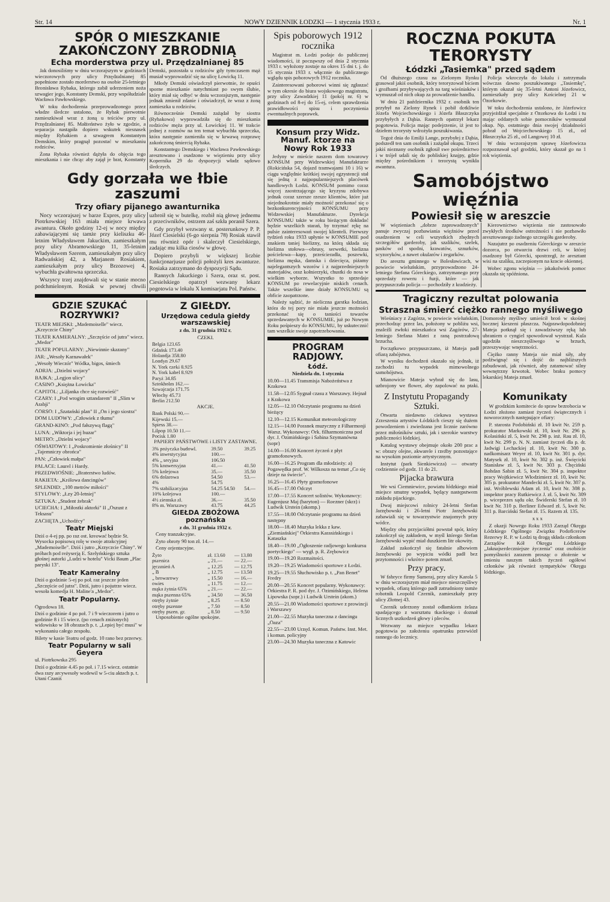Str. 14 NOWY DZIENNIK ŁODZKI — 1 stycznia 1933 r. Nr. 1
SPÓR O MIESZKANIE ZAKOŃCZONY ZBRODNIĄ
Echa morderstwa przy ul. Przędzalnianej 85
Jak donosiliśmy w dniu wczorajszym w godzinach wieczorowych przy ulicy Przędzalnianej 85 popełnione zostało morderstwo na osobie 25-letniego Bronisława Rybaka, którego zabił uderzeniem noża szwagier jego, Konstanty Demski, przy współudziale Wacława Pawłowskiego.
W toku dochodzenia przeprowadzonego przez władze śledcze ustalono, że Rybak pierwotnie zamieszkiwał wraz z żoną u teściów przy ul. Przędzalnianej 85. Małżeństwo żyło w zgodzie, a separacja nastąpiła dopiero wskutek niesnasek między Rybakiem a szwagrem Konstantym Demskim, który pragnął pozostać w mieszkaniu rodziców.
Żona Rybaka również dążyła do objęcia tego mieszkania i nie chcąc aby zajął je brat, Konstanty Demski, pozostała u rodziców gdy tymczasem mąż musiał wyprowadzić się na ulicę Łowicką 11.
Młody Demski oświadczył pierwotnie, że opuści sporne mieszkanie natychmiast po swym ślubie, który miał się odbyć w dniu wczorajszym, następnie jednak zmienił zdanie i oświadczył, że wraz z żoną zamieszka u rodziców.
Równocześnie Demski zażądał by siostra (Rybakowa) wyprowadziła się do mieszkania rodziców męża przy ul. Łowickiej 11. W trakcie jednej z rozmów na ten temat wybuchła sprzeczka, która następnie zamieniła się w krwawą rozprawę zakończoną śmiercią Rybaka.
Konstantego Demskiego i Wacława Pawłowskiego aresztowano i osadzono w więzieniu przy ulicy Kopernika 29 do dyspozycji władz sądowo śledczych.
Gdy gorzała we łbie zaszumi
Trzy ofiary pijanego awanturnika
Nocy wczorajszej w barze Expres, przy ulicy Piotrkowskiej 163 miała miejsce krwawa awantura. Około godziny 12-ej w nocy między zabawiającymi się tamże przy kieliszku 46-letnim Władysławem Jakuckim, zamieszkałym przy ulicy Abramowskiego 11, 35-letnim Władysławem Szerem, zamieszkałym przy ulicy Radwańskiej 42, a Marjanem Rosiakiem, zamieszkałym przy ulicy Brzozowej 4, wybuchła gwałtowna sprzeczka.
Wszyscy trzej znajdowali się w stanie mocno podchmielonym. Rosiak w pewnej chwili uzbroił się w butelkę, rozbił nią głowę jednemu z przeciwników, ostrzem zaś szkła poranił Szera.
Gdy przybył wezwany st. posterunkowy P. P. Józef Ciesielski (6-go sierpnia 78) Rosiak stawił mu również opór i skaleczył Ciesielskiego, zadając mu kilka ciosów w głowę.
Dopiero przybyli w większej liczbie funkcjonarjusze policji położyli kres awanturze. Rosiaka zatrzymano do dyspozycji Sądu.
Rannych Jakuckiego i Szera, oraz st. post. Ciesielskiego opatrzył wezwany lekarz pogotowia w lokalu X komisarjatu Pol. Państw.
GDZIE SZUKAĆ ROZRYWKI?
TEATR MIEJSKI: „Mademoiselle" wiecz. „Krzyczcie Chiny"
TEATR KAMERALNY: „Szczęście od jutra" wiecz. „Medor"
TEATR POPULARNY: „Niewinnie skazany"
JAR: „Wesoły Karnawałek"
„Wesoły Wieczór" Wódka, bigos, śmiech
ADRJA: „Dzielni wojacy"
BAJKA: „Legjon ulicy"
CASINO „Księżna Łowicka"
CAPITOL: „Liljanka chce się rozwieść"
CZARY: I „Pod wrogim sztandarem" II „Slim w Arabji"
CORSO: I „Szatański plan" II „On i jego siostra"
DOM LUDOWY: „Człowiek z tłumu"
GRAND-KINO: „Pod fałszywą flagą"
LUNA: „Wiktorja i jej huzar"
METRO: „Dzielni wojacy"
OŚWIATOWY: I „Poskromienie złośnicy" II „Tajemniczy obrońca"
PAN: „Człowiek małpa"
PALACE: Laurel i Hardy.
PRZEDWIOŚNIE: „Braterstwo ludów.
RAKIETA: „Królowa dancingów"
SPLENDID: „100 metrów miłości"
STYLOWY: „Łzy 20-letniej"
SZTUKA: „Student żebrak"
UCIECHA: I „Miłostki aktorki" II „Oszust z Teksasu"
ZACHĘTA „Uchodźcy"
Teatr Miejski
Dziś o 4-ej pp. po raz ost. kreować będzie St. Wysocka popisową rolę w swoje atrakcyjnej „Mademoiselle". Dziś i jutro „Krzyczcie Chiny". W próbach pod reżyserją E. Szelyńskiego sztuka głośnej autorki „Ludzi w hotelu" Vicki Baum „Plac paryski 13".
Teatr Kameralny
Dziś o godzinie 5-ej po poł. raz jeszcze jeden „Szczęście od jutra". Dziś, jutro i pojutrze wiecz. wesoła komedja H. Maline'a „Medor".
Teatr Popularny.
Ogrodowa 18.
Dziś o godzinie 4 po poł. 7 i 9 wieczorem i jutro o godzinie 8 i 15 wiecz. (po cenach zniżonych) widowisko w 18 obrazach p. t. „Lepiej być musi" w wykonaniu całego zespołu.
Bilety w kasie Teatru od godz. 10 rano bez przerwy.
Teatr Popularny w sali Geyera
ul. Piotrkowska 295
Dziś o godzinie 4.45 po poł. i 7.15 wiecz. ostatnie dwa razy arcywesoły wodewil w 5-ciu aktach p. t. Utani Czaniś
Z GIEŁDY.
Urzędowa cedula giełdy warszawskiej
z dn. 31 grudnia 1932 r.
CZEKI.
| Belgia 123.65 |
| Gdańsk 173.40 |
| Holandja 358.80 |
| Londyn 29.67 |
| N. York czeki 8.925 |
| N. York kabel 8.929 |
| Paryż 34.85 |
| Sztokholm 162.— |
| Szwajcarja 171.75 |
| Włochy 45.73 |
| Berlin 212.50 |
AKCJE.
| Bank Polski 90.— |
| Kijewski 15.— |
| Spiess 38.— |
| Lilpop 10.50 11.— |
| Pocisk 1.80 |
PAPIERY PAŃSTWOWE i LISTY ZASTAWNE.
| 3% pożyczka budowl. | 39.50 | 39.25 |
| 4% inwestycyjna | 100.— | |
| 4% „ seryjna | 106.50 | |
| 5% konwersyjna | 41.— | 41.50 |
| 5% kolejowa | 35.— | 35.50 |
| 6% dolarowa | 54.50 | 53.— |
| 4% | 54.75 | |
| 7% stabilizacyjna | 54.25 54.50 | 54.— |
| 10% kolejowa | 100.— | |
| 4½ ziemska zł. | 36.— | 35.50 |
| 8% m. Warszawy | 43.75 | 44.25 |
GIEŁDA ZBOŻOWA poznańska
z dn. 31 grudnia 1932 r.
Ceny tranzakcyjne.
Żyto obroty 90 ton zł. 14.—
Ceny orjentacyjne.
| Żyto | zł. 13.60 | — 13.80 |
| pszenica | „ 21.— | — 22.— |
| jęczmień A | „ 12.25 | — 12.75 |
| „ B | „ 12.75 | — 13.50 |
| „ browarowy | „ 15.50 | — 16.— |
| owies | „ 11.75 | — 12.— |
| mąka żytnia 65% | „ 21.— | — 22.— |
| mąka pszenna 65% | „ 34.50 | — 36.50 |
| otręby żytnie | „ 8.25 | — 8.50 |
| otręby pszenne | „ 7.50 | — 8.50 |
| otręby pszen. gr. | „ 8.50 | — 9.50 |
Usposobienie ogólne spokojne.
Spis poborowych 1912 rocznika
Magistrat m. Łodzi podaje do publicznej wiadomości, iż począwszy od dnia 2 stycznia 1933 r. wyłożony zostaje na okres 15 dni t. j. do 15 stycznia 1933 r. włącznie do publicznego wglądu spis poborowych 1912 rocznika.
Zainteresowani poborowi winni się zgłaszać w tym okresie do biura wojskowego magistratu, przy ulicy Zawadzkiej 11 (pokój nr. 6) w godzinach od 8-ej do 15-ej, celem sprawdzenia prawidłowości spisu i poczynienia ewentualnych poprawek.
Konsum przy Widz. Manuf. ktorze na Nowy Rok 1933
Jedyny w mieście naszem dom towarowy KONSUM przy Widzewskiej Manufakturze (Rokicińska 54, dojazd tramwajami 10 i 16) w ciągu względnie krótkiej swojej egzystencji stał się jedną z najpopularniejszych placówek handlowych Łodzi. KONSUM pomimo coraz więcej zaostrzającego się kryzysu zdobywa jednak coraz szersze rzesze klientów, które już niejednokrotnie miały możność przekonać się o bezkonkurencyjności KONSUMU przy Widzewskiej Manufakturze. Dyrekcja KONSUMU także w roku bieżącym dokładać będzie wszelkich starań, by trzymać rękę na pulsie zainteresowań swojej klienteli. Pierwszy tydzień roku 1933 upłynie w KONSUMIE pod znakiem taniej bielizny, na którą składa się bielizna stołowa—obrusy, serwetki, bielizna pościelowa—kapy, prześcieradła, poszewki, bielizna męska, damska i dziecięca, piżamy najelegantszych wzorów i z najprzedniejszych materjałów, oraz kołnierzyki, chustki do nosa w wielkim wyborze. Wszystko to sprzedaje KONSUM po rewelacyjnie niskich cenach. Także wszelkie inne działy KONSUMU są obficie zaopatrzone.
Należy sądzić, że nieliczna garstka łodzian, która do tej pory nie miała jeszcze możności przekonać się o taniości towarów sprzedawanych w KONSUMIE, już po Nowym Roku pośpieszy do KONSUMU, by uskutecznić tam wszelkie swoje zapotrzebowania.
PROGRAM RADJOWY.
Łódź.
Niedziela dn. 1 stycznia
10.00—11.45 Transmisja Nabożeństwa z Krakowa
11.58—12.05 Sygnał czasu z Warszawy. Hejnał z Krakowa
12.05—12.10 Odczytanie programu na dzień bieżący
12.10—12.15 Komunikat meteorologiczny
12.15—14.00 Poranek muzyczny z Filharmonji Warsz. Wykonawcy: Ork. filharmoniczna pod dyr. J. Ozimińskiego i Sabina Szymanówna (sopr)
14.00—16.00 Koncert życzeń z płyt gramofonowych.
16.00—16.25 Program dla młodzieży: a) Pogawędka prof. W. Wilkosza na temat „Co się dzieje na świecie".
16.25—16.45 Płyty gramofonowe
16.45—17.00 Odczyt
17.00—17.55 Koncert solistów. Wykonawcy: Eugenjusz Maj (baryton) — Roezner (skrz) i Ludwik Urstein (akomp.)
17.55—18.00 Odczytanie programu na dzień następny
18.00—18.40 Muzyka lekka z kaw. „Ziemiańskiej" Orkiestra Karasińskiego i Kataszka
18.40—19.00 „Ogłoszenie radjowego konkursu poetyckiego" — wygł. p. R. Zrębowicz
19.00—19.20 Rozmaitości.
19.20—19.25 Wiadomości sportowe z Łodzi.
19.25—19.55 Słuchowisko p. t. „Pan Benet" Fredry
20.00—20.55 Koncert popularny. Wykonawcy: Orkiestra P. R. pod dyr. J. Ozimińskiego, Helena Lipowska (sopr.) i Ludwik Urstein (akom.)
20.55—21.00 Wiadomości sportowe z prowincji i Warszawy
21.00—22.55 Muzyka taneczna z dancingu „Oaza"
22.55—23.00 Urzęd. Komun. Państw. Inst. Met. i komun. policyjny
23.00—24.30 Muzyka taneczna z Katowic
ROCZNA POKUTA TERORYSTY
Łódzki „Tasiemka" przed sądem
Od dłuższego czasu na Zielonym Rynku grasował jakiś osobnik, który teroryzował biciem i groźbami przybywających na targ wieśniaków i wymuszał od nich okup za prowadzenie handlu.
W dniu 21 października 1932 r. osobnik ten przybył na Zielony Rynek i pobił dotkliwie Józefa Wojciechowskiego i Józefa Błaszczyka przybyłych z Dąbia. Rannych opatrzył lekarz pogotowia. Policja mając podejrzenie, iż jest to dziełem terorysty wdrożyła poszukiwania.
Tegoż dnia do Emilji Lange, przybyłej z Dąbia, podszedł ten sam osobnik i zażądał okupu. Trzeci jakiś nieznany osobnik zgłosił swe pośrednictwo i w trójeł udali się do pobliskiej knajpy, gdzie między pośrednikiem i terorystą wynikła awantura.
Policja wkroczyła do lokalu i zatrzymała wówczas dawno poszukiwanego „Tasiemkę", którym okazał się 35-letni Antoni Józefowicz, zamieszkały przy ulicy Kościelnej 21 w Ozorkowie.
W toku dochodzenia ustalono, że Józefowicz przyjeżdżał specjalnie z Ozorkowa do Łodzi i tu mając oddanych sobie pomocników wymuszał okup. Np. ostatniego dnia swojej działalności pobrał od Wojciechowskiego 15 zł., od Błaszczyka 25 zł., od Langowej 10 zł.
W dniu wczorajszym sprawę Józefowicza rozpoznawał sąd grodzki, który skazał go na 1 rok więzienia.
Samobójstwo więźnia
Powiesił się w areszcie
W więzieniach „dobrze zaprowadzonych" panuje zwyczaj pozbawiania więźniów przed osadzeniem w celi wszystkich zbędnych szczegółów garderoby, jak szalików, szelek, pasków od spodni, krawatów, sznurków, scyzoryków, a nawet okularów i zegarków.
Do aresztu gminnego w Bolesławicach, w powiecie wieluńskim, przyprowadzono 24-letniego Stefana Góreckiego, zatrzymanego przy sprzedaży roweru i fuzji, które — jak przypuszczała policja — pochodziły z kradzieży.
Kierownictwo więzienia nie zastosowało zwykłych środków ostrożności i nie pozbawiło aresztowanego żadnego szczegółu garderoby.
Nazajutrz po osadzeniu Góreckiego w areszcie dozorca, po otwarciu drzwi celi, w której osadzony był Górecki, spostrzegł, że aresztant wisi na szaliku, zaczepionym na kracie okiennej.
Wobec zgonu więźnia — jakakolwiek pomoc okazała się spóźniona.
Tragiczny rezultat polowania
Straszna śmierć ciężko rannego myśliwego
Wieśniacy z Zagórza, w powiecie wieluńskim, przechodząc przez las, położony w pobliżu wsi, znaleźli zwłoki mieszkańca wsi Zagórów, 27-letniego Stefana Matei z raną postrzałową brzucha.
Początkowo przypuszczano, iż Mateja padł ofiarą zabójstwa.
W wyniku dochodzeń okazało się jednak, iż zachodzi tu wypadek mimowolnego samobójstwa.
Mianowicie Mateja wybrał się do lasu, uzbrojony we flower, aby zapolować na ptaki. Domorosły myśliwy umieścił broń w skośnej bocznej kieszeni płaszcza. Najprawdopodobniej Mateja potknął się i zawadziwszy ręką lub ubraniem o cyngiel spowodował wystrzał. Kula ugodziła nieszczęśliwego w brzuch, przeszywając wnętrzności.
Ciężko ranny Mateja nie miał siły, aby podźwignąć się i dojść do najbliższych zabudowań, jak również, aby zatamować silny wewnętrzny krwotok. Wobec braku pomocy lekarskiej Mateja zmarł.
Z Instytutu Propagandy Sztuki.
Otwarta niedawno ciekawa wystawa Zrzeszenia artystów Łódzkich cieszy się dużem powodzeniem i zwiedzana jest licznie zarówno przez miłośników sztuki, jak i szerokie warstwy publiczności łódzkiej.
Katalog wystawy obejmuje około 200 prac a w: obrazy olejne, akwarele i rzeźby pozostające na wysokim poziomie artystycznym.
Instytut (park Sienkiewicza) — otwarty codziennie od godz. 11 do 21.
Pijacka brawura
We wsi Ciemniewice, powiatu łódzkiego miał miejsce smutny wypadek, będący następstwem zakładu pijackiego.
Dwaj miejscowi rolnicy 24-letni Stefan Jarzębowski i 26-letni Piotr Jarzębowski zabawiali się w towarzystwie znajomych przy wódce.
Między obu przyjaciółmi powstał spór, który zakończył się zakładem, w myśl którego Stefan Jarzębowski wypić miał duszkiem litr okowity.
Zakład zakończył się fatalnie albowiem Jarzębowski po wypiciu wódki padł bez przytomności i wkrótce potem zmarł.
Przy pracy.
W fabryce firmy Sumeraj, przy ulicy Karola 5 w dniu wczorajszym miał miejsce nieszczęśliwy wypadek, ofiarą którego padł zatrudniony tamże robotnik Leopold Czernik, zamieszkały przy ulicy Złotnej 43.
Czernik uderzony został odłamkiem żelaza spadającego z warsztatu tkackiego i doznał licznych uszkodzeń głowy i pleców.
Wezwany na miejsce wypadku lekarz pogotowia po założeniu opatrunku przewiózł rannego do lecznicy.
Komunikaty
W grodzkim komitecie do spraw bezrobocia w Łodzi złożono zamiast życzeń świątecznych i noworocznych następujące ofiary:
P. starosta Podobiński zł. 10 kwit Nr. 259 p. prokurator Markowski zł. 10, kwit Nr. 296 p. Kolasiński zł. 5, kwit Nr. 298 p. inż. Rau zł. 10, kwit Nr. 299 p. N. N. zamiast życzeń dla p. dr. Jadwigi Lechackiej zł. 10, kwit Nr. 300 p. nadkomisarz Weyer zł. 10, kwit Nr. 301 p. dyr. Matysek zł. 10, kwit Nr. 302 p. inż. Święcicki Stanisław zł. 5, kwit Nr. 303 p. Chęciński Bohdan Sabin zł. 5, kwit Nr. 304 p. inspektor pracy Wojtkiewicz Włodzimierz zł. 10, kwit Nr. 305 p. prokurator Mandecki zł. 5, kwit Nr. 307 p. inż. Wróblewski Adam zł. 10, kwit Nr. 308 p. inspektor pracy Rutkiewicz J. zł. 5, kwit Nr. 309 p. wiceprezes sądu okr. Świderski Stefan zł. 10 kwit Nr. 310 p. Berliner Edward zł. 5, kwit Nr. 311 p. Barciński Stefan zł. 15. Razem zł. 135.
x x x
Z okazji Nowego Roku 1933 Zarząd Okręgu Łódzkiego Ogólnego Związku Podoficerów Rezerwy R. P. w Łodzi tą drogą składa członkom Zarządów Kół Okręgu Łódzkiego „Jaknajserdeczniejsze życzenia" oraz osobiście pomyślności zarazem prosząc o złożenie w imieniu naszym takich życzeń ogółowi członków jak również sympatyków Okręgu łódzkiego.